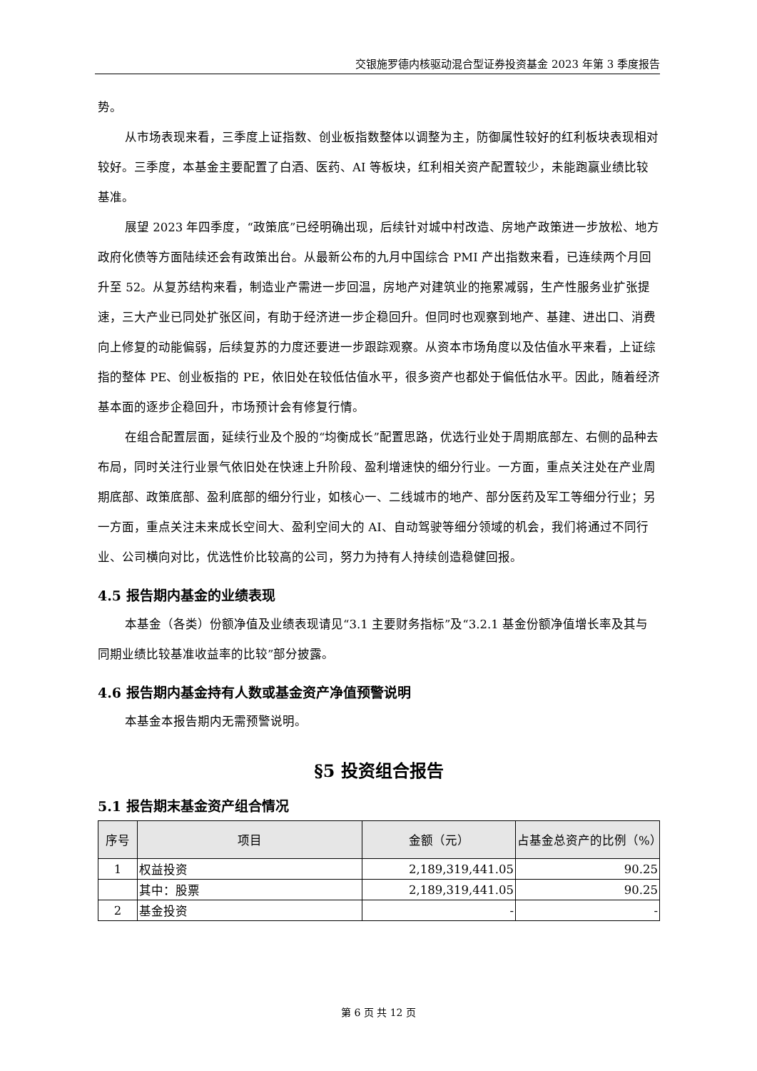交银施罗德内核驱动混合型证券投资基金 2023 年第 3 季度报告
势。
从市场表现来看，三季度上证指数、创业板指数整体以调整为主，防御属性较好的红利板块表现相对较好。三季度，本基金主要配置了白酒、医药、AI 等板块，红利相关资产配置较少，未能跑赢业绩比较基准。
展望 2023 年四季度，“政策底”已经明确出现，后续针对城中村改造、房地产政策进一步放松、地方政府化债等方面陆续还会有政策出台。从最新公布的九月中国综合 PMI 产出指数来看，已连续两个月回升至 52。从复苏结构来看，制造业产需进一步回温，房地产对建筑业的拖累减弱，生产性服务业扩张提速，三大产业已同处扩张区间，有助于经济进一步企稳回升。但同时也观察到地产、基建、进出口、消费向上修复的动能偏弱，后续复苏的力度还要进一步跟踪观察。从资本市场角度以及估值水平来看，上证综指的整体 PE、创业板指的 PE，依旧处在较低估值水平，很多资产也都处于偏低估水平。因此，随着经济基本面的逐步企稳回升，市场预计会有修复行情。
在组合配置层面，延续行业及个股的“均衡成长”配置思路，优选行业处于周期底部左、右侧的品种去布局，同时关注行业景气依旧处在快速上升阶段、盈利增速快的细分行业。一方面，重点关注处在产业周期底部、政策底部、盈利底部的细分行业，如核心一、二线城市的地产、部分医药及军工等细分行业；另一方面，重点关注未来成长空间大、盈利空间大的 AI、自动驾驶等细分领域的机会，我们将通过不同行业、公司横向对比，优选性价比较高的公司，努力为持有人持续创造稳健回报。
4.5 报告期内基金的业绩表现
本基金（各类）份额净值及业绩表现请见“3.1 主要财务指标”及“3.2.1 基金份额净值增长率及其与同期业绩比较基准收益率的比较”部分披露。
4.6 报告期内基金持有人数或基金资产净值预警说明
本基金本报告期内无需预警说明。
§5 投资组合报告
5.1 报告期末基金资产组合情况
| 序号 | 项目 | 金额（元） | 占基金总资产的比例（%） |
| --- | --- | --- | --- |
| 1 | 权益投资 | 2,189,319,441.05 | 90.25 |
| | 其中：股票 | 2,189,319,441.05 | 90.25 |
| 2 | 基金投资 | - | - |
第 6 页 共 12 页